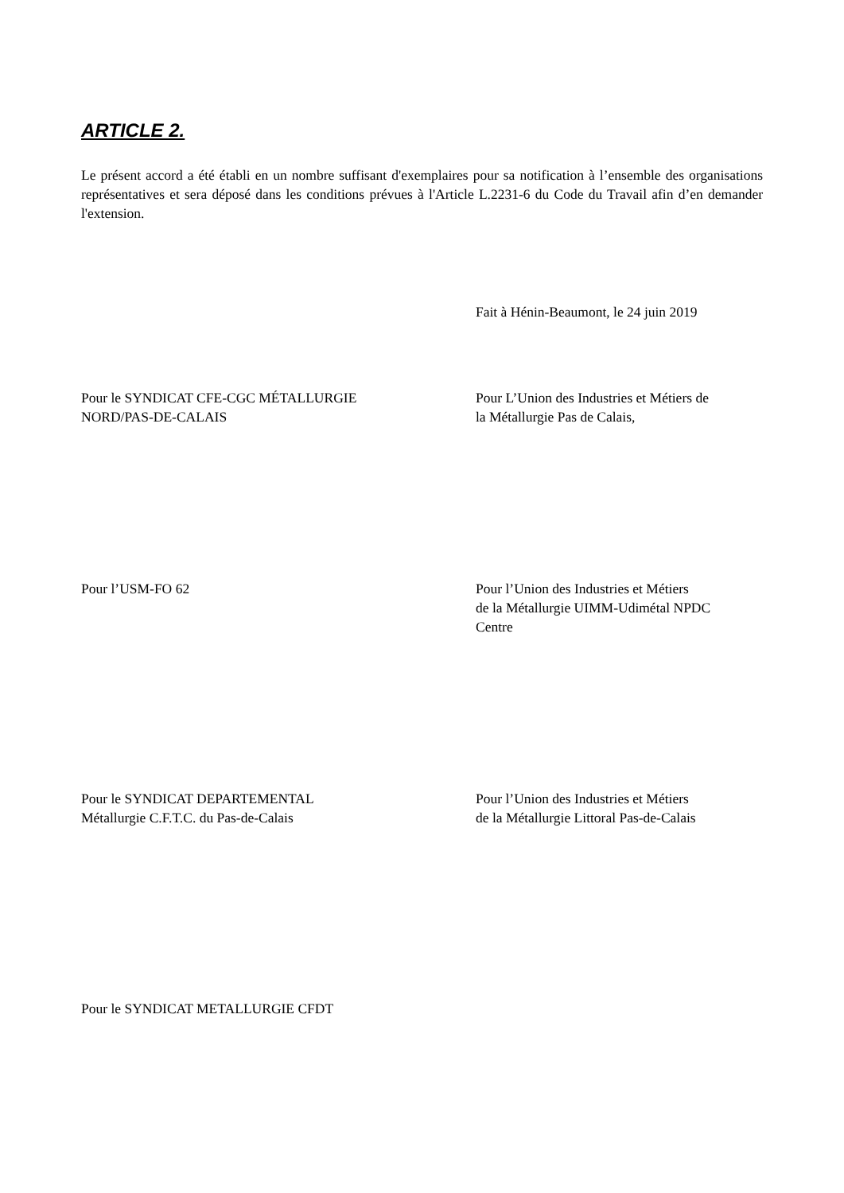ARTICLE 2.
Le présent accord a été établi en un nombre suffisant d'exemplaires pour sa notification à l’ensemble des organisations représentatives et sera déposé dans les conditions prévues à l'Article L.2231-6 du Code du Travail afin d’en demander l'extension.
Fait à Hénin-Beaumont, le 24 juin 2019
Pour le SYNDICAT CFE-CGC MÉTALLURGIE
NORD/PAS-DE-CALAIS
Pour L’Union des Industries et Métiers de
la Métallurgie Pas de Calais,
Pour l’USM-FO 62 Pour l’Union des Industries et Métiers
de la Métallurgie UIMM-Udimétal NPDC
Centre
Pour le SYNDICAT DEPARTEMENTAL
Métallurgie C.F.T.C. du Pas-de-Calais
Pour l’Union des Industries et Métiers
de la Métallurgie Littoral Pas-de-Calais
Pour le SYNDICAT METALLURGIE CFDT